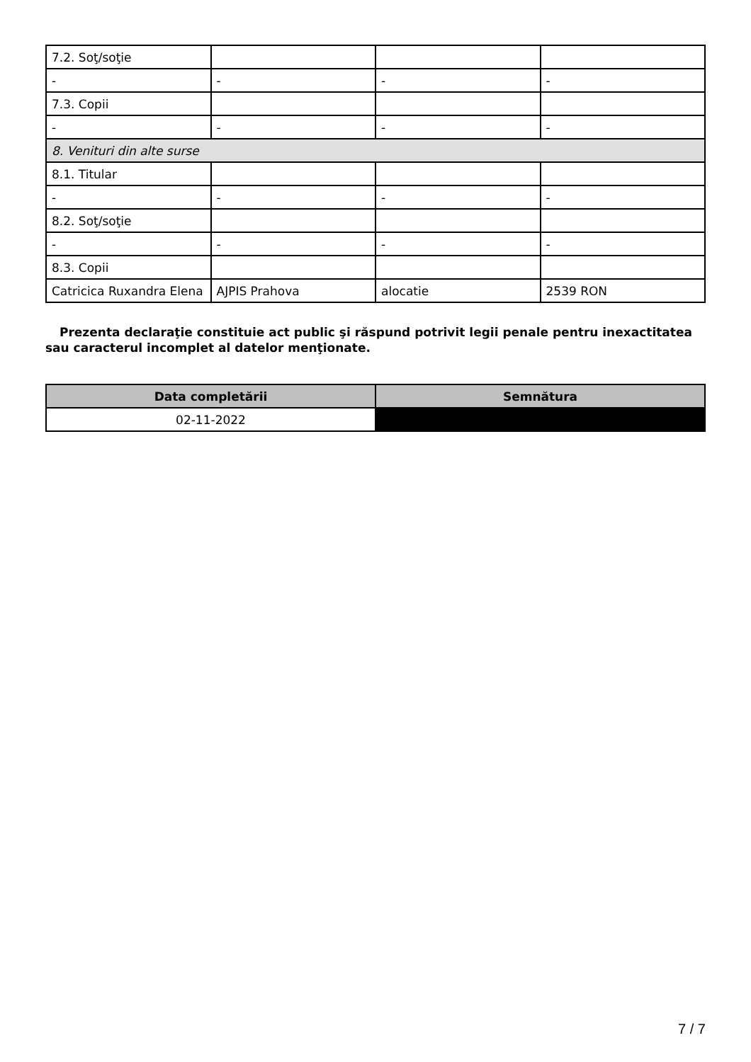| 7.2. Soţ/soţie | | | |
| - | - | - | - |
| 7.3. Copii | | | |
| - | - | - | - |
| 8. Venituri din alte surse | | | |
| 8.1. Titular | | | |
| - | - | - | - |
| 8.2. Soţ/soţie | | | |
| - | - | - | - |
| 8.3. Copii | | | |
| Catricica Ruxandra Elena | AJPIS Prahova | alocatie | 2539 RON |
Prezenta declaraţie constituie act public şi răspund potrivit legii penale pentru inexactitatea sau caracterul incomplet al datelor menţionate.
| Data completării | Semnătura |
| --- | --- |
| 02-11-2022 | |
7 / 7